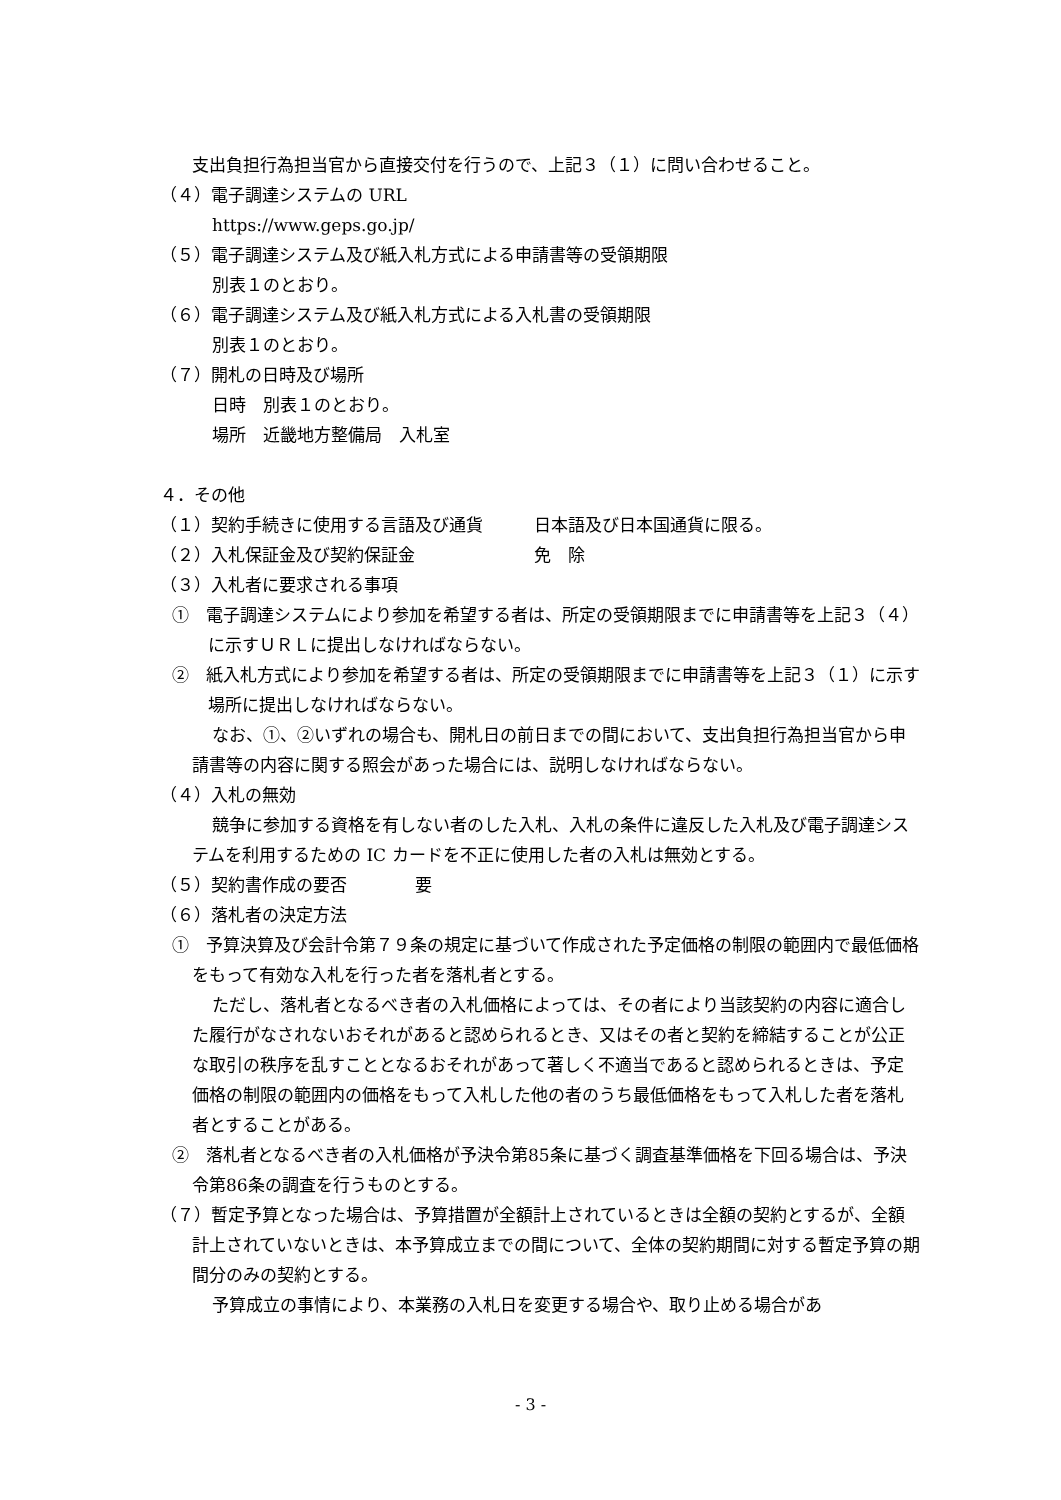支出負担行為担当官から直接交付を行うので、上記３（１）に問い合わせること。
（４）電子調達システムの URL
https://www.geps.go.jp/
（５）電子調達システム及び紙入札方式による申請書等の受領期限
別表１のとおり。
（６）電子調達システム及び紙入札方式による入札書の受領期限
別表１のとおり。
（７）開札の日時及び場所
日時　別表１のとおり。
場所　近畿地方整備局　入札室
４．その他
（１）契約手続きに使用する言語及び通貨　　　日本語及び日本国通貨に限る。
（２）入札保証金及び契約保証金　　　　　　　免　除
（３）入札者に要求される事項
①　電子調達システムにより参加を希望する者は、所定の受領期限までに申請書等を上記３（４）に示すＵＲＬに提出しなければならない。
②　紙入札方式により参加を希望する者は、所定の受領期限までに申請書等を上記３（１）に示す場所に提出しなければならない。
なお、①、②いずれの場合も、開札日の前日までの間において、支出負担行為担当官から申請書等の内容に関する照会があった場合には、説明しなければならない。
（４）入札の無効
競争に参加する資格を有しない者のした入札、入札の条件に違反した入札及び電子調達システムを利用するための IC カードを不正に使用した者の入札は無効とする。
（５）契約書作成の要否　　　　要
（６）落札者の決定方法
①　予算決算及び会計令第７９条の規定に基づいて作成された予定価格の制限の範囲内で最低価格をもって有効な入札を行った者を落札者とする。
ただし、落札者となるべき者の入札価格によっては、その者により当該契約の内容に適合した履行がなされないおそれがあると認められるとき、又はその者と契約を締結することが公正な取引の秩序を乱すこととなるおそれがあって著しく不適当であると認められるときは、予定価格の制限の範囲内の価格をもって入札した他の者のうち最低価格をもって入札した者を落札者とすることがある。
②　落札者となるべき者の入札価格が予決令第85条に基づく調査基準価格を下回る場合は、予決令第86条の調査を行うものとする。
（７）暫定予算となった場合は、予算措置が全額計上されているときは全額の契約とするが、全額計上されていないときは、本予算成立までの間について、全体の契約期間に対する暫定予算の期間分のみの契約とする。
予算成立の事情により、本業務の入札日を変更する場合や、取り止める場合があ
- 3 -